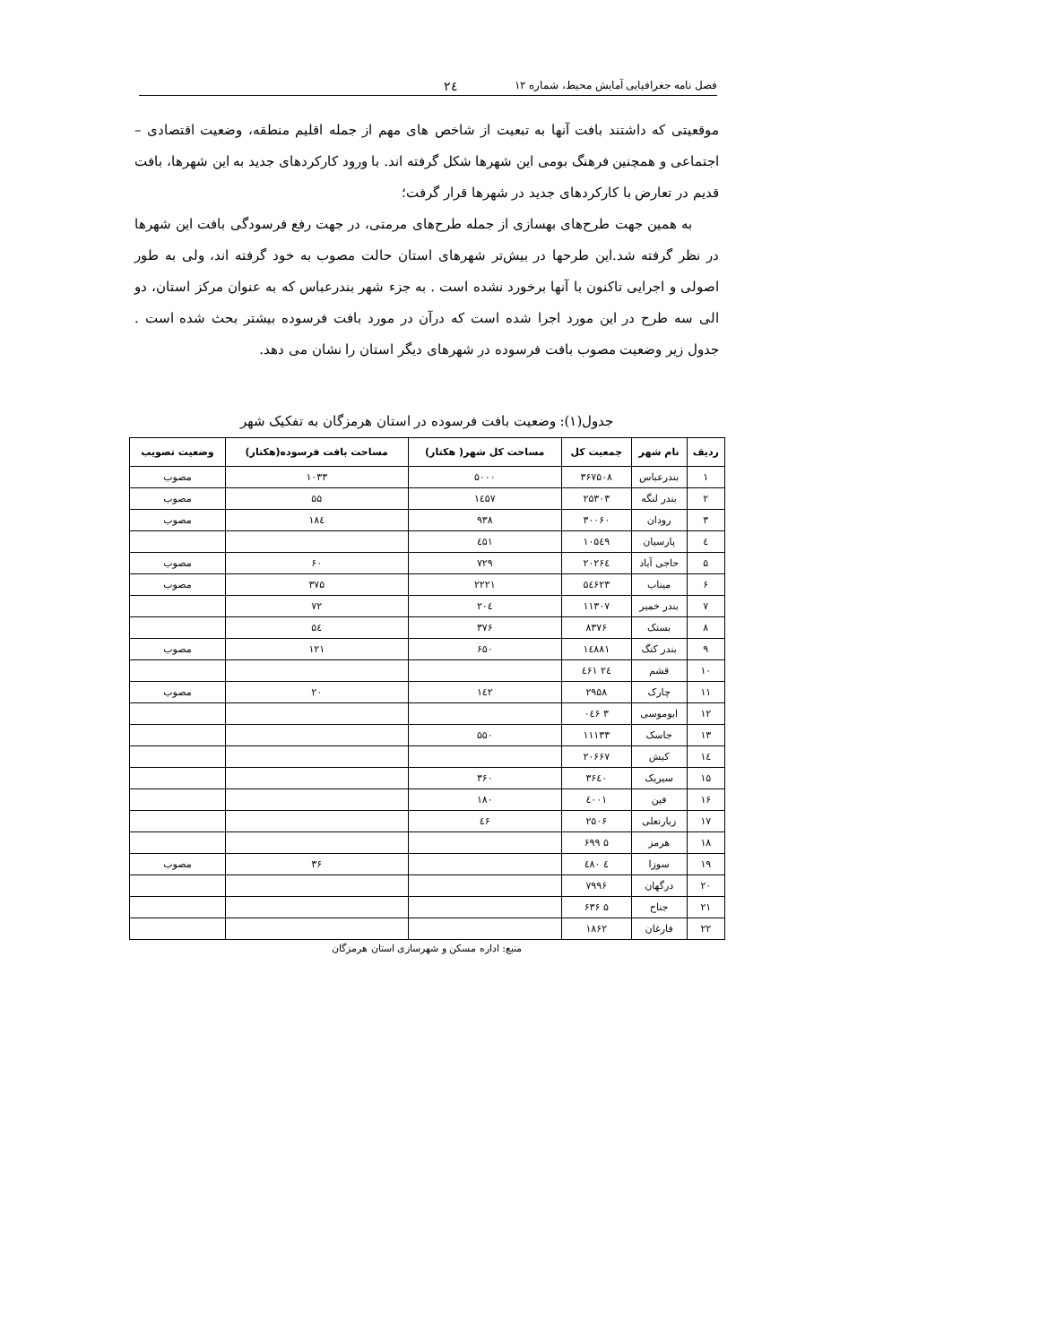فصل نامه جغرافیایی آمایش محیط، شماره ۱۲ ۲٤
موقعیتی که داشتند بافت آنها به تبعیت از شاخص های مهم از جمله اقلیم منطقه، وضعیت اقتصادی – اجتماعی و همچنین فرهنگ بومی این شهرها شکل گرفته اند. با ورود کارکردهای جدید به این شهرها، بافت قدیم در تعارض با کارکردهای جدید در شهرها قرار گرفت؛
به همین جهت طرح‌های بهسازی از جمله طرح‌های مرمتی، در جهت رفع فرسودگی بافت این شهرها در نظر گرفته شد.این طرحها در بیش‌تر شهرهای استان حالت مصوب به خود گرفته اند، ولی به طور اصولی و اجرایی تاکنون با آنها برخورد نشده است . به جزء شهر بندرعباس که به عنوان مرکز استان، دو الی سه طرح در این مورد اجرا شده است که درآن در مورد بافت فرسوده بیشتر بحث شده است . جدول زیر وضعیت مصوب بافت فرسوده در شهرهای دیگر استان را نشان می دهد.
جدول(۱): وضعیت بافت فرسوده در استان هرمزگان به تفکیک شهر
| ردیف | نام شهر | جمعیت کل | مساحت کل شهر( هکتار) | مساحت بافت فرسوده(هکتار) | وضعیت تصویب |
| --- | --- | --- | --- | --- | --- |
| ۱ | بندرعباس | ۳۶۷۵۰۸ | ۵۰۰۰ | ۱۰۳۳ | مصوب |
| ۲ | بندر لنگه | ۲۵۳۰۳ | ۱٤۵۷ | ۵۵ | مصوب |
| ۳ | رودان | ۳۰۰۶۰ | ۹۳۸ | ۱۸٤ | مصوب |
| ٤ | پارسیان | ۱۰۵٤۹ | ٤۵۱ | | |
| ۵ | حاجی آباد | ۲۰۲۶٤ | ۷۲۹ | ۶۰ | مصوب |
| ۶ | میناب | ۵٤۶۲۳ | ۲۲۲۱ | ۳۷۵ | مصوب |
| ۷ | بندر خمیر | ۱۱۳۰۷ | ۲۰٤ | ۷۲ | |
| ۸ | بستک | ۸۳۷۶ | ۳۷۶ | ۵٤ | |
| ۹ | بندر کنگ | ۱٤۸۸۱ | ۶۵۰ | ۱۲۱ | مصوب |
| ۱۰ | قشم | ۲٤ ٤۶۱ | | | |
| ۱۱ | چارک | ۲۹۵۸ | ۱٤۲ | ۲۰ | مصوب |
| ۱۲ | ابوموسی | ۳ ۰٤۶ | | | |
| ۱۳ | جاسک | ۱۱۱۳۳ | ۵۵۰ | | |
| ۱٤ | کیش | ۲۰۶۶۷ | | | |
| ۱۵ | سیریک | ۳۶٤۰ | ۳۶۰ | | |
| ۱۶ | فین | ٤۰۰۱ | ۱۸۰ | | |
| ۱۷ | زیارتعلی | ۲۵۰۶ | ٤۶ | | |
| ۱۸ | هرمز | ۵ ۶۹۹ | | | |
| ۱۹ | سوزا | ٤ ٤۸۰ | | ۳۶ | مصوب |
| ۲۰ | درگهان | ۷۹۹۶ | | | |
| ۲۱ | جناح | ۵ ۶۳۶ | | | |
| ۲۲ | فارغان | ۱۸۶۲ | | | |
منبع: اداره مسکن و شهرسازی استان هرمزگان